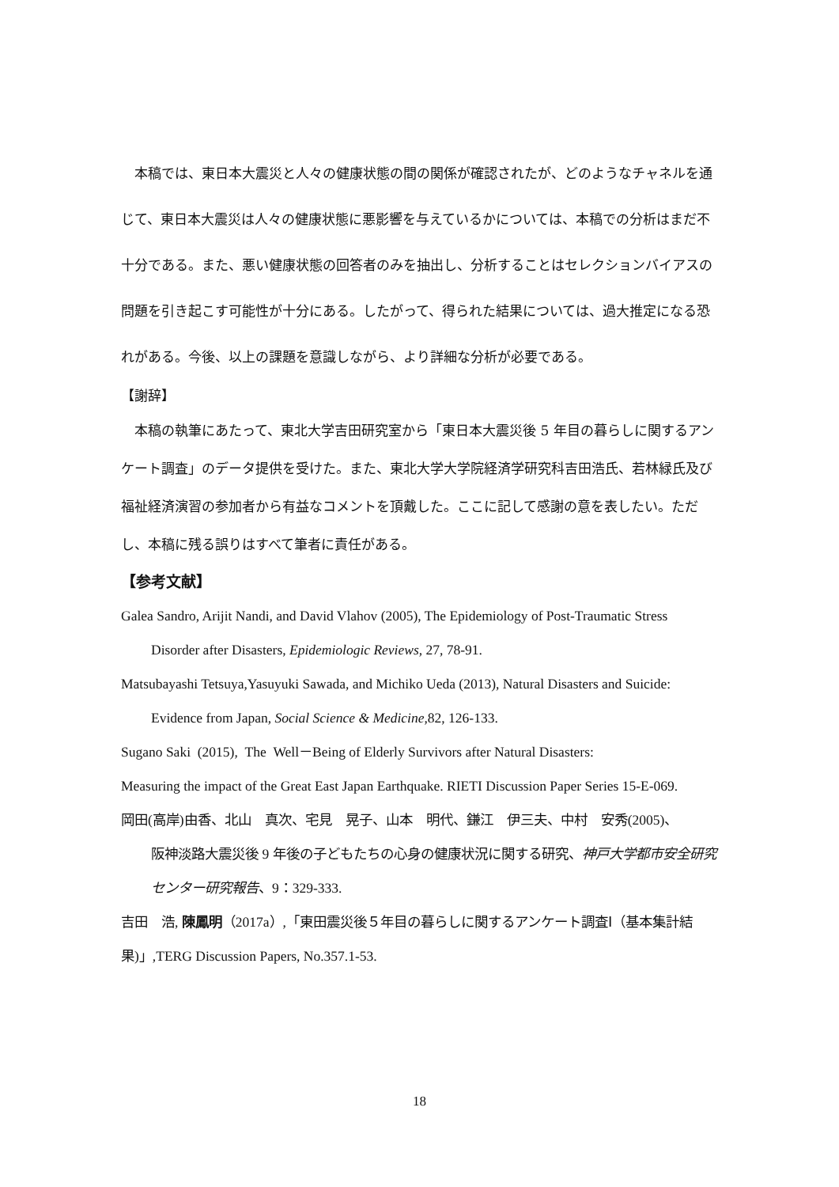本稿では、東日本大震災と人々の健康状態の間の関係が確認されたが、どのようなチャネルを通じて、東日本大震災は人々の健康状態に悪影響を与えているかについては、本稿での分析はまだ不十分である。また、悪い健康状態の回答者のみを抽出し、分析することはセレクションバイアスの問題を引き起こす可能性が十分にある。したがって、得られた結果については、過大推定になる恐れがある。今後、以上の課題を意識しながら、より詳細な分析が必要である。
【謝辞】
　本稿の執筆にあたって、東北大学吉田研究室から「東日本大震災後 5 年目の暮らしに関するアンケート調査」のデータ提供を受けた。また、東北大学大学院経済学研究科吉田浩氏、若林緑氏及び福祉経済演習の参加者から有益なコメントを頂戴した。ここに記して感謝の意を表したい。ただし、本稿に残る誤りはすべて筆者に責任がある。
【参考文献】
Galea Sandro, Arijit Nandi, and David Vlahov (2005), The Epidemiology of Post-Traumatic Stress
Disorder after Disasters, Epidemiologic Reviews, 27, 78-91.
Matsubayashi Tetsuya,Yasuyuki Sawada, and Michiko Ueda (2013), Natural Disasters and Suicide:
Evidence from Japan, Social Science & Medicine,82, 126-133.
Sugano Saki (2015), The Well－Being of Elderly Survivors after Natural Disasters:
Measuring the impact of the Great East Japan Earthquake. RIETI Discussion Paper Series 15-E-069.
岡田(高岸)由香、北山　真次、宅見　晃子、山本　明代、鎌江　伊三夫、中村　安秀(2005)、
阪神淡路大震災後 9 年後の子どもたちの心身の健康状況に関する研究、神戸大学都市安全研究センター研究報告、9：329-333.
吉田　浩, 陳鳳明（2017a）,「東田震災後５年目の暮らしに関するアンケート調査Ⅰ（基本集計結果)」,TERG Discussion Papers, No.357.1-53.
18